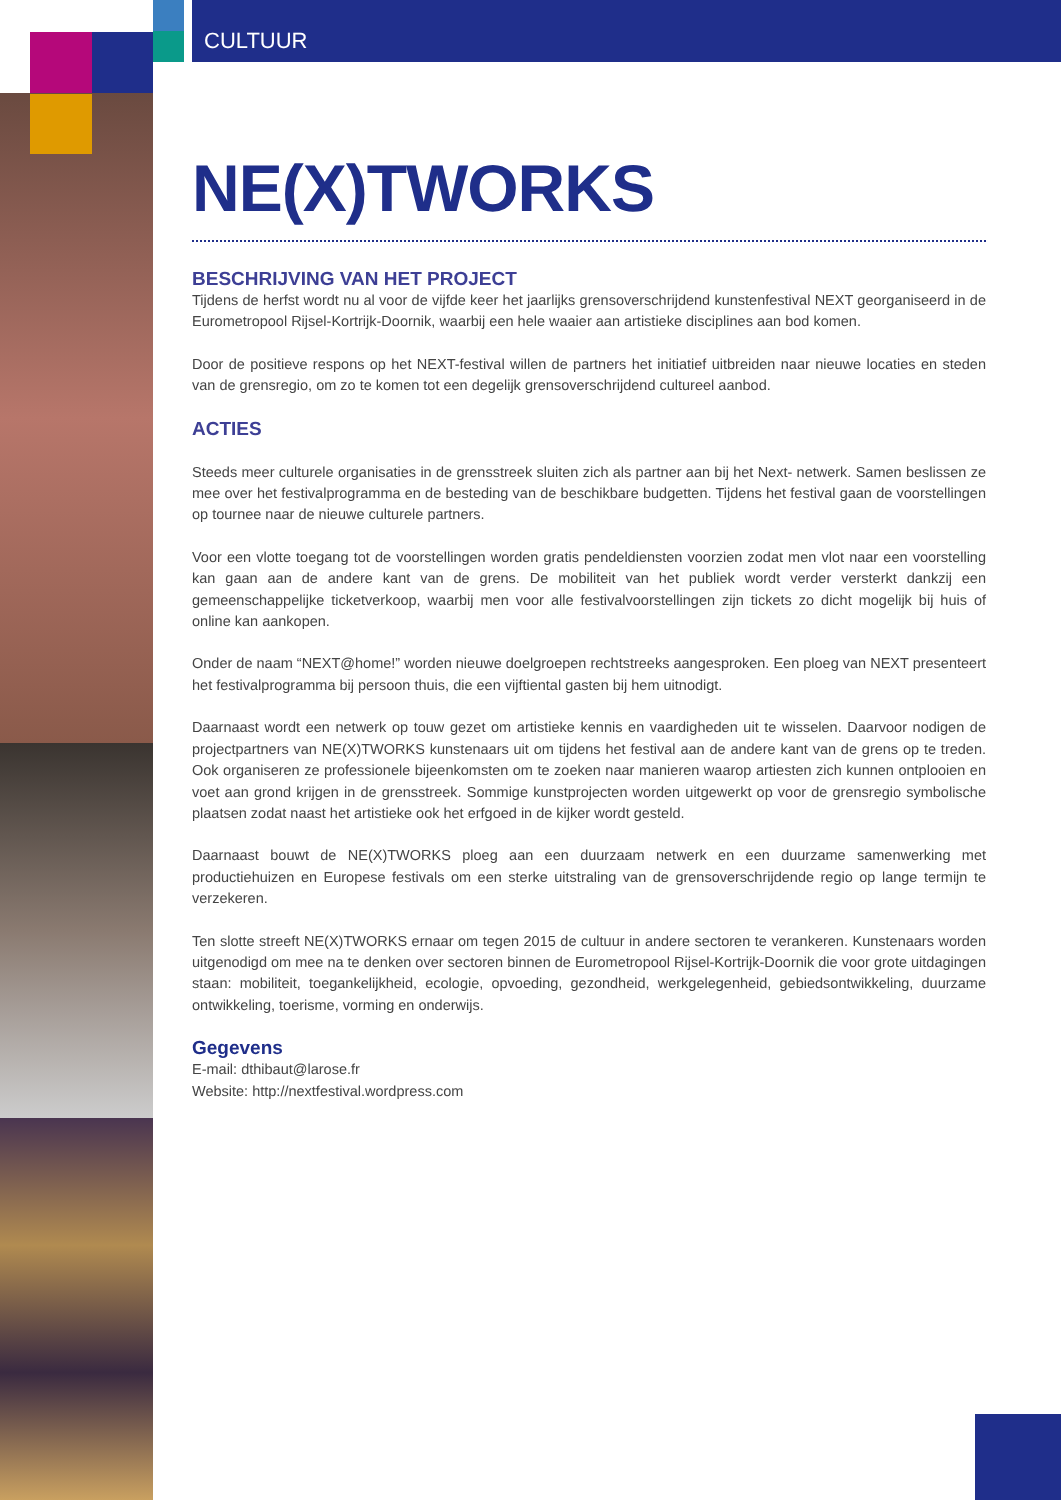CULTUUR
NE(X)TWORKS
BESCHRIJVING VAN HET PROJECT
Tijdens de herfst wordt nu al voor de vijfde keer het jaarlijks grensoverschrijdend kunstenfestival NEXT georganiseerd in de Eurometropool Rijsel-Kortrijk-Doornik, waarbij een hele waaier aan artistieke disciplines aan bod komen.
Door de positieve respons op het NEXT-festival willen de partners het initiatief uitbreiden naar nieuwe locaties en steden van de grensregio, om zo te komen tot een degelijk grensoverschrijdend cultureel aanbod.
ACTIES
Steeds meer culturele organisaties in de grensstreek sluiten zich als partner aan bij het Next- netwerk. Samen beslissen ze mee over het festivalprogramma en de besteding van de beschikbare budgetten. Tijdens het festival gaan de voorstellingen op tournee naar de nieuwe culturele partners.
Voor een vlotte toegang tot de voorstellingen worden gratis pendeldiensten voorzien zodat men vlot naar een voorstelling kan gaan aan de andere kant van de grens. De mobiliteit van het publiek wordt verder versterkt dankzij een gemeenschappelijke ticketverkoop, waarbij men voor alle festivalvoorstellingen zijn tickets zo dicht mogelijk bij huis of online kan aankopen.
Onder de naam “NEXT@home!” worden nieuwe doelgroepen rechtstreeks aangesproken. Een ploeg van NEXT presenteert het festivalprogramma bij persoon thuis, die een vijftiental gasten bij hem uitnodigt.
Daarnaast wordt een netwerk op touw gezet om artistieke kennis en vaardigheden uit te wisselen. Daarvoor nodigen de projectpartners van NE(X)TWORKS kunstenaars uit om tijdens het festival aan de andere kant van de grens op te treden. Ook organiseren ze professionele bijeenkomsten om te zoeken naar manieren waarop artiesten zich kunnen ontplooien en voet aan grond krijgen in de grensstreek. Sommige kunstprojecten worden uitgewerkt op voor de grensregio symbolische plaatsen zodat naast het artistieke ook het erfgoed in de kijker wordt gesteld.
Daarnaast bouwt de NE(X)TWORKS ploeg aan een duurzaam netwerk en een duurzame samenwerking met productiehuizen en Europese festivals om een sterke uitstraling van de grensoverschrijdende regio op lange termijn te verzekeren.
Ten slotte streeft NE(X)TWORKS ernaar om tegen 2015 de cultuur in andere sectoren te verankeren. Kunstenaars worden uitgenodigd om mee na te denken over sectoren binnen de Eurometropool Rijsel-Kortrijk-Doornik die voor grote uitdagingen staan: mobiliteit, toegankelijkheid, ecologie, opvoeding, gezondheid, werkgelegenheid, gebiedsontwikkeling, duurzame ontwikkeling, toerisme, vorming en onderwijs.
Gegevens
E-mail: dthibaut@larose.fr
Website: http://nextfestival.wordpress.com